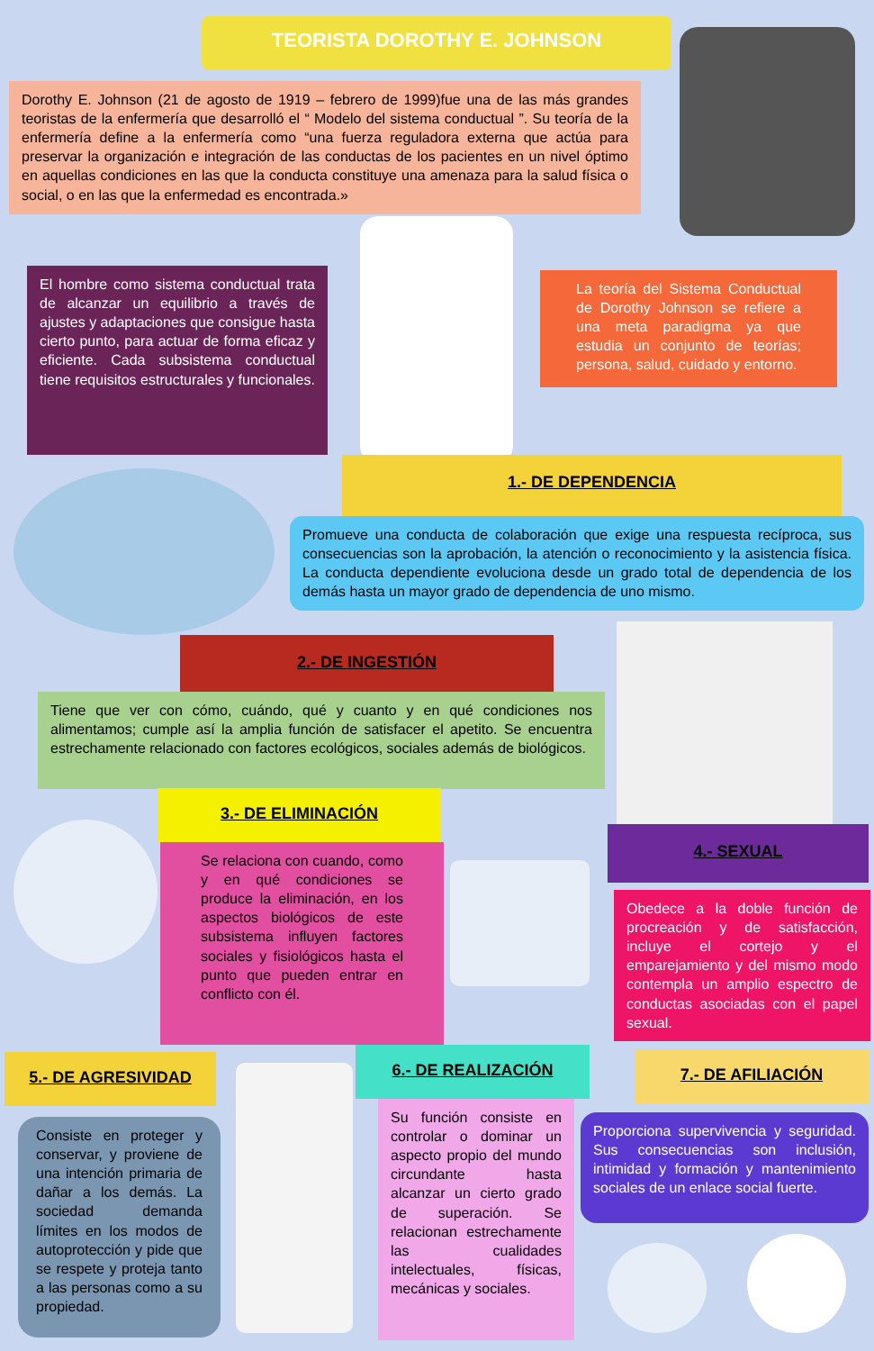TEORISTA DOROTHY E. JOHNSON
Dorothy E. Johnson (21 de agosto de 1919 – febrero de 1999)fue una de las más grandes teoristas de la enfermería que desarrolló el “ Modelo del sistema conductual ”. Su teoría de la enfermería define a la enfermería como “una fuerza reguladora externa que actúa para preservar la organización e integración de las conductas de los pacientes en un nivel óptimo en aquellas condiciones en las que la conducta constituye una amenaza para la salud física o social, o en las que la enfermedad es encontrada.»
El hombre como sistema conductual trata de alcanzar un equilibrio a través de ajustes y adaptaciones que consigue hasta cierto punto, para actuar de forma eficaz y eficiente. Cada subsistema conductual tiene requisitos estructurales y funcionales.
La teoría del Sistema Conductual de Dorothy Johnson se refiere a una meta paradigma ya que estudia un conjunto de teorías; persona, salud, cuidado y entorno.
1.- DE DEPENDENCIA
Promueve una conducta de colaboración que exige una respuesta recíproca, sus consecuencias son la aprobación, la atención o reconocimiento y la asistencia física. La conducta dependiente evoluciona desde un grado total de dependencia de los demás hasta un mayor grado de dependencia de uno mismo.
2.- DE INGESTIÓN
Tiene que ver con cómo, cuándo, qué y cuanto y en qué condiciones nos alimentamos; cumple así la amplia función de satisfacer el apetito. Se encuentra estrechamente relacionado con factores ecológicos, sociales además de biológicos.
3.- DE ELIMINACIÓN
Se relaciona con cuando, como y en qué condiciones se produce la eliminación, en los aspectos biológicos de este subsistema influyen factores sociales y fisiológicos hasta el punto que pueden entrar en conflicto con él.
4.- SEXUAL
Obedece a la doble función de procreación y de satisfacción, incluye el cortejo y el emparejamiento y del mismo modo contempla un amplio espectro de conductas asociadas con el papel sexual.
5.- DE AGRESIVIDAD 6.- DE REALIZACIÓN 7.- DE AFILIACIÓN
Consiste en proteger y conservar, y proviene de una intención primaria de dañar a los demás. La sociedad demanda límites en los modos de autoprotección y pide que se respete y proteja tanto a las personas como a su propiedad.
Su función consiste en controlar o dominar un aspecto propio del mundo circundante hasta alcanzar un cierto grado de superación. Se relacionan estrechamente las cualidades intelectuales, físicas, mecánicas y sociales.
Proporciona supervivencia y seguridad. Sus consecuencias son inclusión, intimidad y formación y mantenimiento sociales de un enlace social fuerte.